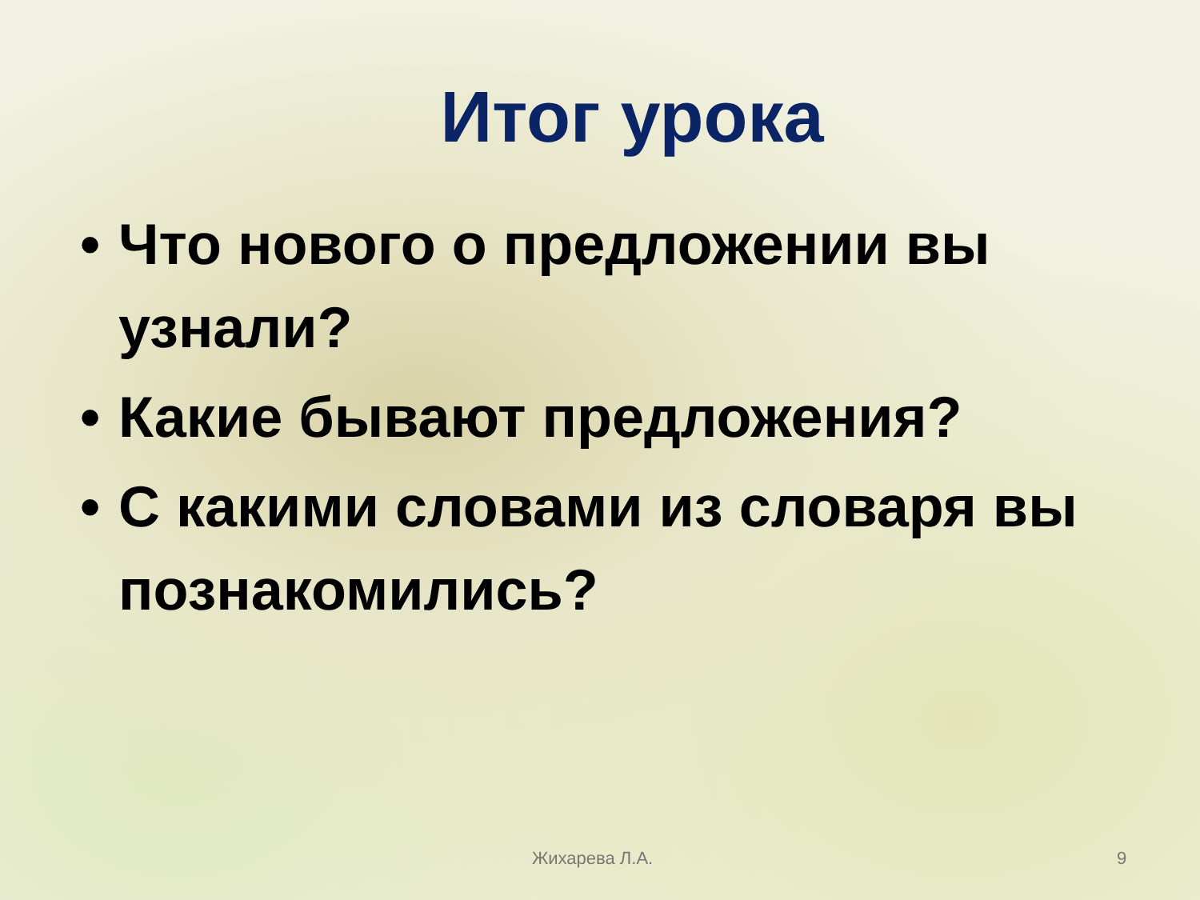Итог урока
• Что нового о предложении вы узнали?
• Какие бывают предложения?
• С какими словами из словаря вы познакомились?
Жихарева Л.А. 9